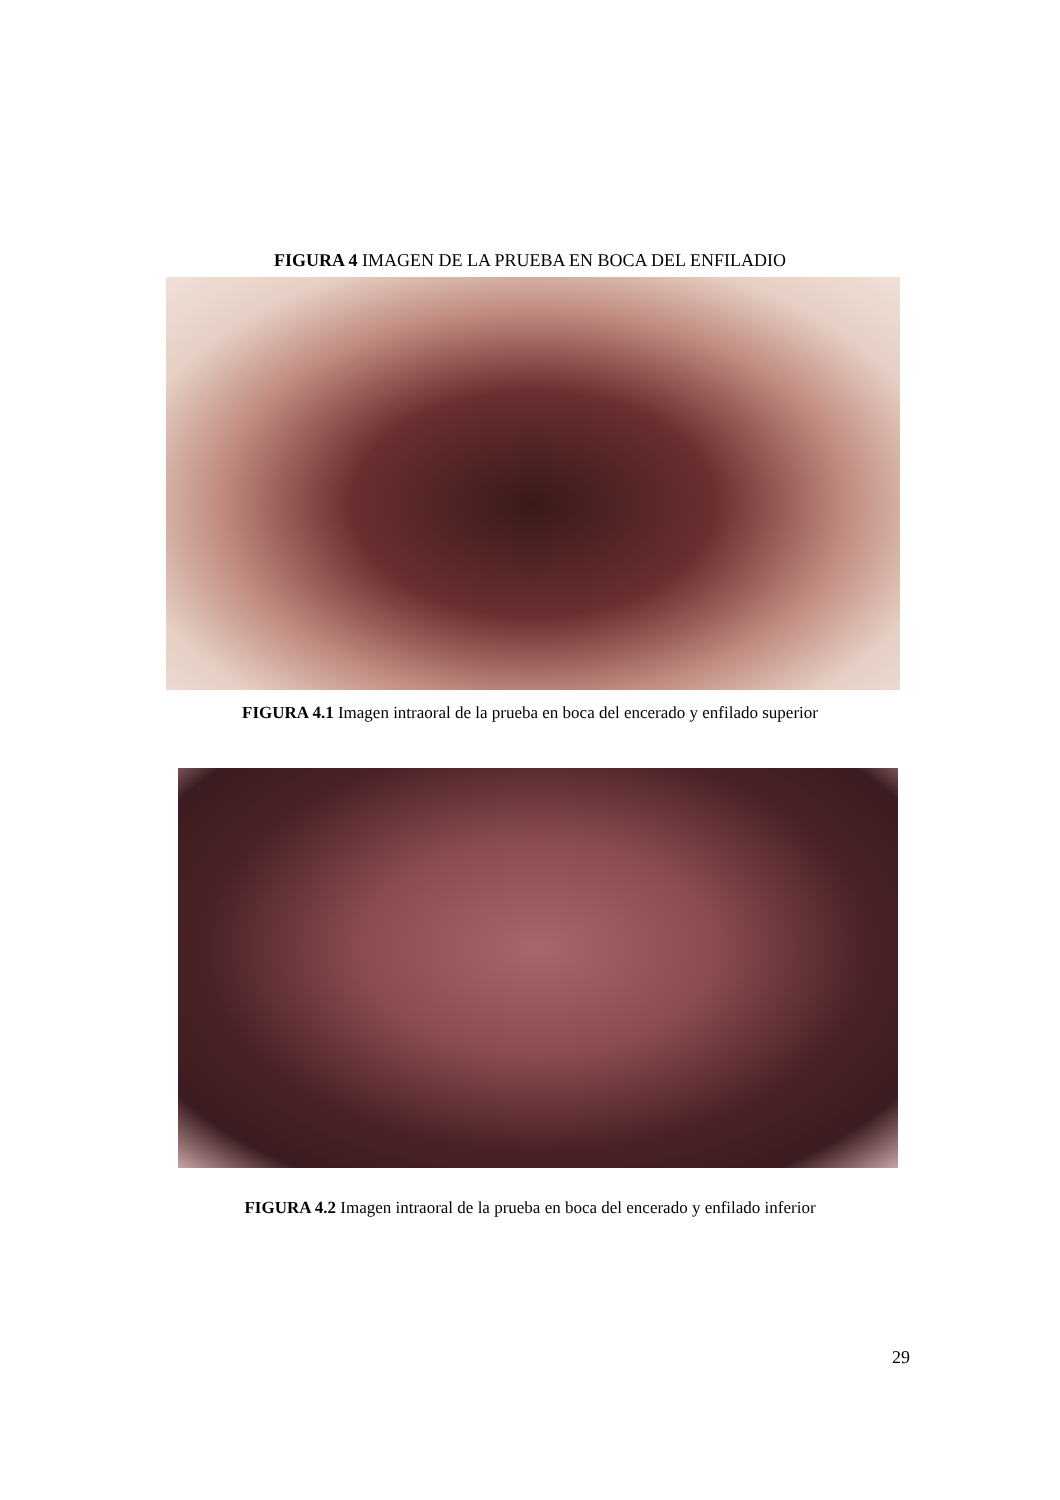FIGURA 4 IMAGEN DE LA PRUEBA EN BOCA DEL ENFILADIO
FIGURA 4.1 Imagen intraoral de la prueba en boca del encerado y enfilado superior
FIGURA 4.2 Imagen intraoral de la prueba en boca del encerado y enfilado inferior
29